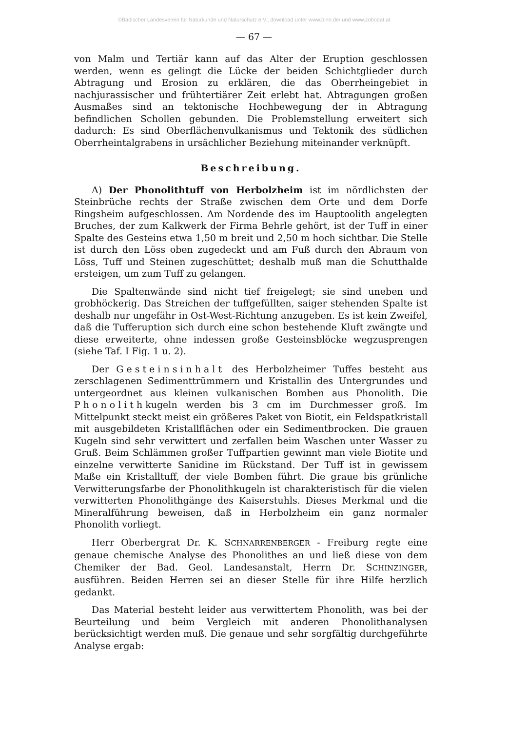©Badischer Landesverein für Naturkunde und Naturschutz e.V.; download unter www.blnn.de/ und www.zobodat.at
— 67 —
von Malm und Tertiär kann auf das Alter der Eruption geschlossen werden, wenn es gelingt die Lücke der beiden Schichtglieder durch Abtragung und Erosion zu erklären, die das Oberrheingebiet in nachjurassischer und frühtertiärer Zeit erlebt hat. Abtragungen großen Ausmaßes sind an tektonische Hochbewegung der in Abtragung befindlichen Schollen gebunden. Die Problemstellung erweitert sich dadurch: Es sind Oberflächenvulkanismus und Tektonik des südlichen Oberrheintalgrabens in ursächlicher Beziehung miteinander verknüpft.
Beschreibung.
A) Der Phonolithtuff von Herbolzheim ist im nördlichsten der Steinbrüche rechts der Straße zwischen dem Orte und dem Dorfe Ringsheim aufgeschlossen. Am Nordende des im Hauptoolith angelegten Bruches, der zum Kalkwerk der Firma Behrle gehört, ist der Tuff in einer Spalte des Gesteins etwa 1,50 m breit und 2,50 m hoch sichtbar. Die Stelle ist durch den Löss oben zugedeckt und am Fuß durch den Abraum von Löss, Tuff und Steinen zugeschüttet; deshalb muß man die Schutthalde ersteigen, um zum Tuff zu gelangen.
Die Spaltenwände sind nicht tief freigelegt; sie sind uneben und grobhöckerig. Das Streichen der tuffgefüllten, saiger stehenden Spalte ist deshalb nur ungefähr in Ost-West-Richtung anzugeben. Es ist kein Zweifel, daß die Tufferuption sich durch eine schon bestehende Kluft zwängte und diese erweiterte, ohne indessen große Gesteinsblöcke wegzusprengen (siehe Taf. I Fig. 1 u. 2).
Der Gesteinsinhalt des Herbolzheimer Tuffes besteht aus zerschlagenen Sedimenttrümmern und Kristallin des Untergrundes und untergeordnet aus kleinen vulkanischen Bomben aus Phonolith. Die Phonolithkugeln werden bis 3 cm im Durchmesser groß. Im Mittelpunkt steckt meist ein größeres Paket von Biotit, ein Feldspatkristall mit ausgebildeten Kristallflächen oder ein Sedimentbrocken. Die grauen Kugeln sind sehr verwittert und zerfallen beim Waschen unter Wasser zu Gruß. Beim Schlämmen großer Tuffpartien gewinnt man viele Biotite und einzelne verwitterte Sanidine im Rückstand. Der Tuff ist in gewissem Maße ein Kristalltuff, der viele Bomben führt. Die graue bis grünliche Verwitterungsfarbe der Phonolithkugeln ist charakteristisch für die vielen verwitterten Phonolithgänge des Kaiserstuhls. Dieses Merkmal und die Mineralführung beweisen, daß in Herbolzheim ein ganz normaler Phonolith vorliegt.
Herr Oberbergrat Dr. K. SCHNARRENBERGER - Freiburg regte eine genaue chemische Analyse des Phonolithes an und ließ diese von dem Chemiker der Bad. Geol. Landesanstalt, Herrn Dr. SCHINZINGER, ausführen. Beiden Herren sei an dieser Stelle für ihre Hilfe herzlich gedankt.
Das Material besteht leider aus verwittertem Phonolith, was bei der Beurteilung und beim Vergleich mit anderen Phonolithanalysen berücksichtigt werden muß. Die genaue und sehr sorgfältig durchgeführte Analyse ergab: